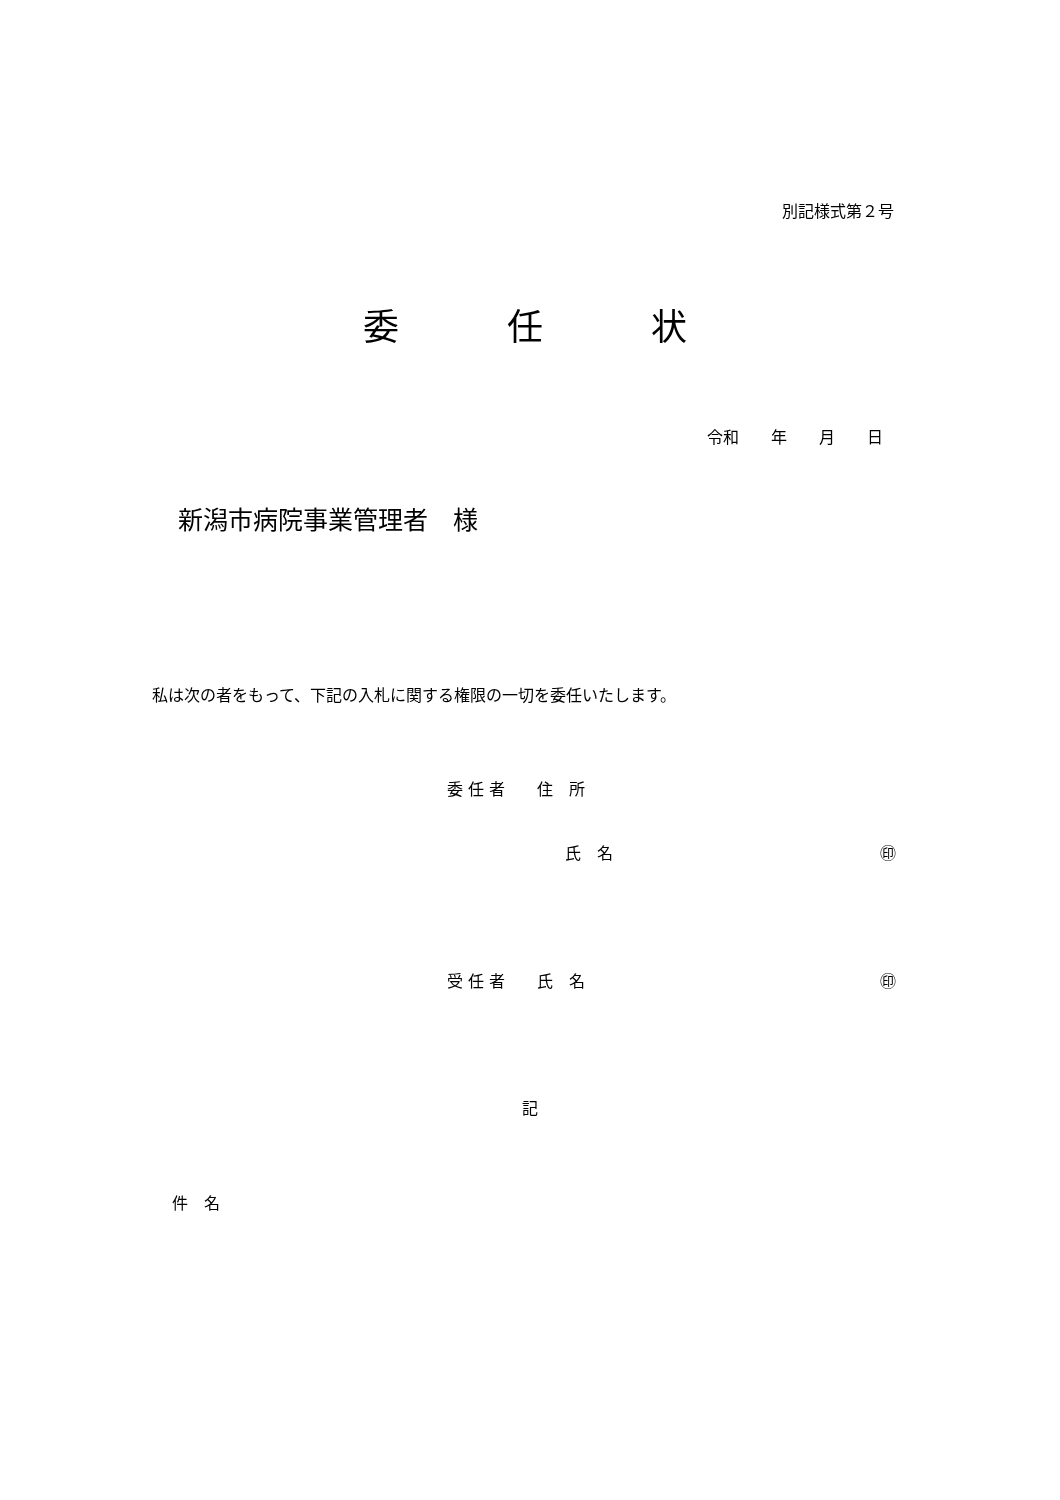別記様式第２号
委　　　任　　　状
令和　　年　　月　　日
新潟市病院事業管理者　様
私は次の者をもって、下記の入札に関する権限の一切を委任いたします。
委 任 者　　住　所
氏　名
㊞
受 任 者　　氏　名
㊞
記
件　名